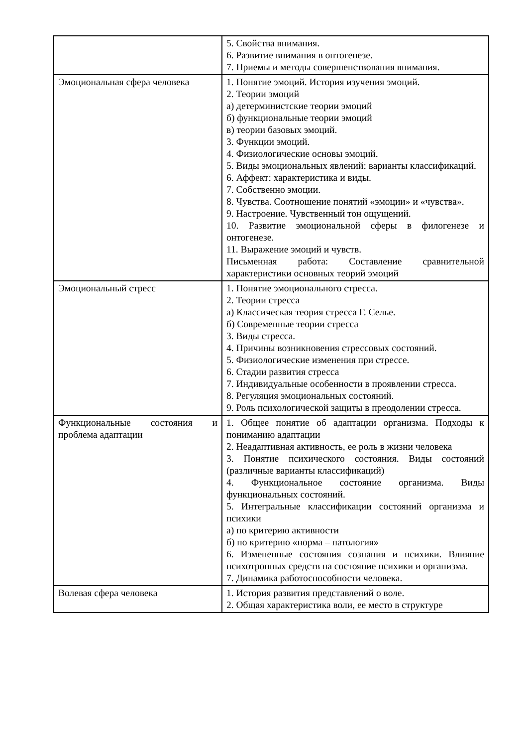| | 5. Свойства внимания. 6. Развитие внимания в онтогенезе. 7. Приемы и методы совершенствования внимания. |
| Эмоциональная сфера человека | 1. Понятие эмоций. История изучения эмоций. 2. Теории эмоций а) детерминистские теории эмоций б) функциональные теории эмоций в) теории базовых эмоций. 3. Функции эмоций. 4. Физиологические основы эмоций. 5. Виды эмоциональных явлений: варианты классификаций. 6. Аффект: характеристика и виды. 7. Собственно эмоции. 8. Чувства. Соотношение понятий «эмоции» и «чувства». 9. Настроение. Чувственный тон ощущений. 10. Развитие эмоциональной сферы в филогенезе и онтогенезе. 11. Выражение эмоций и чувств. Письменная работа: Составление сравнительной характеристики основных теорий эмоций |
| Эмоциональный стресс | 1. Понятие эмоционального стресса. 2. Теории стресса а) Классическая теория стресса Г. Селье. б) Современные теории стресса 3. Виды стресса. 4. Причины возникновения стрессовых состояний. 5. Физиологические изменения при стрессе. 6. Стадии развития стресса 7. Индивидуальные особенности в проявлении стресса. 8. Регуляция эмоциональных состояний. 9. Роль психологической защиты в преодолении стресса. |
| Функциональные состояния и проблема адаптации | 1. Общее понятие об адаптации организма. Подходы к пониманию адаптации 2. Неадаптивная активность, ее роль в жизни человека 3. Понятие психического состояния. Виды состояний (различные варианты классификаций) 4. Функциональное состояние организма. Виды функциональных состояний. 5. Интегральные классификации состояний организма и психики а) по критерию активности б) по критерию «норма – патология» 6. Измененные состояния сознания и психики. Влияние психотропных средств на состояние психики и организма. 7. Динамика работоспособности человека. |
| Волевая сфера человека | 1. История развития представлений о воле. 2. Общая характеристика воли, ее место в структуре |